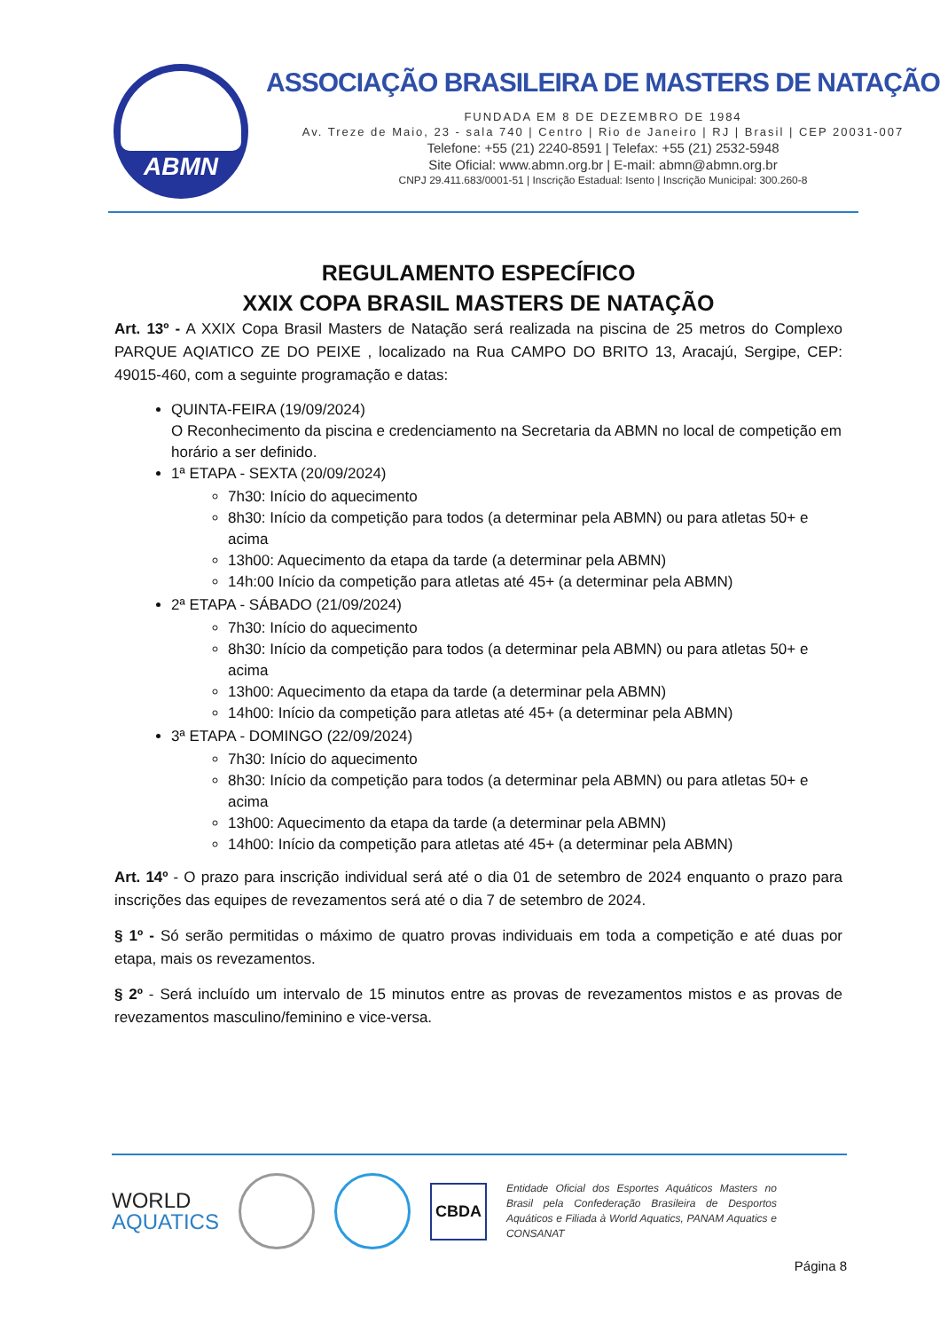ABMN
ASSOCIAÇÃO BRASILEIRA DE MASTERS DE NATAÇÃO
FUNDADA EM 8 DE DEZEMBRO DE 1984
Av. Treze de Maio, 23 - sala 740 | Centro | Rio de Janeiro | RJ | Brasil | CEP 20031-007
Telefone: +55 (21) 2240-8591 | Telefax: +55 (21) 2532-5948
Site Oficial: www.abmn.org.br | E-mail: abmn@abmn.org.br
CNPJ 29.411.683/0001-51 | Inscrição Estadual: Isento | Inscrição Municipal: 300.260-8
REGULAMENTO ESPECÍFICO
XXIX COPA BRASIL MASTERS DE NATAÇÃO
Art. 13º - A XXIX Copa Brasil Masters de Natação será realizada na piscina de 25 metros do Complexo PARQUE AQIATICO ZE DO PEIXE , localizado na Rua CAMPO DO BRITO 13, Aracajú, Sergipe, CEP: 49015-460, com a seguinte programação e datas:
QUINTA-FEIRA (19/09/2024)
O Reconhecimento da piscina e credenciamento na Secretaria da ABMN no local de competição em horário a ser definido.
1ª ETAPA - SEXTA (20/09/2024)
7h30: Início do aquecimento
8h30: Início da competição para todos (a determinar pela ABMN) ou para atletas 50+ e acima
13h00: Aquecimento da etapa da tarde (a determinar pela ABMN)
14h:00 Início da competição para atletas até 45+ (a determinar pela ABMN)
2ª ETAPA - SÁBADO (21/09/2024)
7h30: Início do aquecimento
8h30: Início da competição para todos (a determinar pela ABMN) ou para atletas 50+ e acima
13h00: Aquecimento da etapa da tarde (a determinar pela ABMN)
14h00: Início da competição para atletas até 45+ (a determinar pela ABMN)
3ª ETAPA - DOMINGO (22/09/2024)
7h30: Início do aquecimento
8h30: Início da competição para todos (a determinar pela ABMN) ou para atletas 50+ e acima
13h00: Aquecimento da etapa da tarde (a determinar pela ABMN)
14h00: Início da competição para atletas até 45+ (a determinar pela ABMN)
Art. 14º - O prazo para inscrição individual será até o dia 01 de setembro de 2024 enquanto o prazo para inscrições das equipes de revezamentos será até o dia 7 de setembro de 2024.
§ 1º - Só serão permitidas o máximo de quatro provas individuais em toda a competição e até duas por etapa, mais os revezamentos.
§ 2º - Será incluído um intervalo de 15 minutos entre as provas de revezamentos mistos e as provas de revezamentos masculino/feminino e vice-versa.
WORLD
AQUATICS
CBDA
Entidade Oficial dos Esportes Aquáticos Masters no Brasil pela Confederação Brasileira de Desportos Aquáticos e Filiada à World Aquatics, PANAM Aquatics e CONSANAT
Página 8